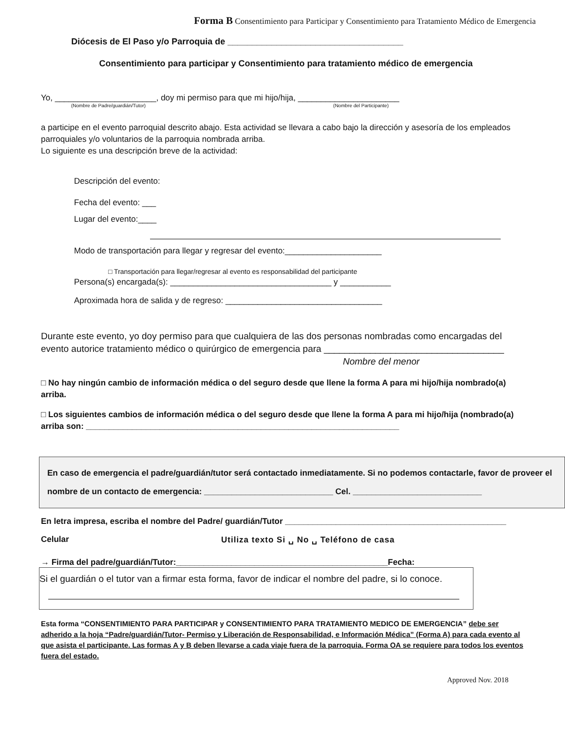Forma B Consentimiento para Participar y Consentimiento para Tratamiento Médico de Emergencia
Diócesis de El Paso y/o Parroquia de ____________________________________
Consentimiento para participar y Consentimiento para tratamiento médico de emergencia
Yo, ______________________, doy mi permiso para que mi hijo/hija, ______________________
(Nombre de Padre/guardián/Tutor) (Nombre del Participante)
a participe en el evento parroquial descrito abajo. Esta actividad se llevara a cabo bajo la dirección y asesoría de los empleados parroquiales y/o voluntarios de la parroquia nombrada arriba.
Lo siguiente es una descripción breve de la actividad:
Descripción del evento:
Fecha del evento: ___
Lugar del evento:____
Modo de transportación para llegar y regresar del evento:_____________________
□ Transportación para llegar/regresar al evento es responsabilidad del participante
Persona(s) encargada(s): ___________________________________ y ___________
Aproximada hora de salida y de regreso: __________________________________
Durante este evento, yo doy permiso para que cualquiera de las dos personas nombradas como encargadas del evento autorice tratamiento médico o quirúrgico de emergencia para ___________________________________
Nombre del menor
□ No hay ningún cambio de información médica o del seguro desde que llene la forma A para mi hijo/hija nombrado(a) arriba.
□ Los siguientes cambios de información médica o del seguro desde que llene la forma A para mi hijo/hija (nombrado(a) arriba son: ____________________________________________________________________
En caso de emergencia el padre/guardián/tutor será contactado inmediatamente. Si no podemos contactarle, favor de proveer el nombre de un contacto de emergencia: ____________________________ Cel. ____________________________
En letra impresa, escriba el nombre del Padre/ guardián/Tutor ________________________________________________
Celular Utiliza texto Si ␣ No ␣ Teléfono de casa
→ Firma del padre/guardián/Tutor:______________________________________________Fecha:
Si el guardián o el tutor van a firmar esta forma, favor de indicar el nombre del padre, si lo conoce.
Esta forma “CONSENTIMIENTO PARA PARTICIPAR y CONSENTIMIENTO PARA TRATAMIENTO MEDICO DE EMERGENCIA” debe ser adherido a la hoja “Padre/guardián/Tutor- Permiso y Liberación de Responsabilidad, e Información Médica” (Forma A) para cada evento al que asista el participante. Las formas A y B deben llevarse a cada viaje fuera de la parroquia. Forma OA se requiere para todos los eventos fuera del estado.
Approved Nov. 2018